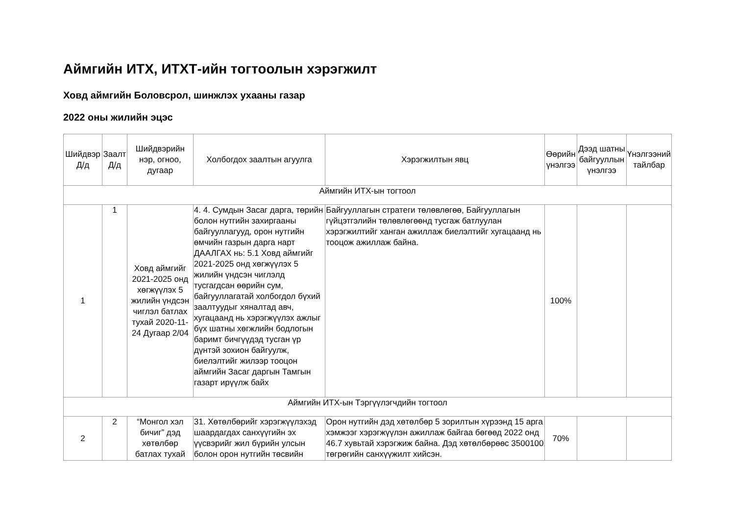Аймгийн ИТХ, ИТХТ-ийн тогтоолын хэрэгжилт
Ховд аймгийн Боловсрол, шинжлэх ухааны газар
2022 оны жилийн эцэс
| Шийдвэр Д/д | Заалт Д/д | Шийдвэрийн нэр, огноо, дугаар | Холбогдох заалтын агуулга | Хэрэгжилтын явц | Өөрийн үнэлгээ | Дээд шатны байгууллын үнэлгээ | Үнэлгээний тайлбар |
| --- | --- | --- | --- | --- | --- | --- | --- |
| Аймгийн ИТХ-ын тогтоол | | | | | | | |
| 1 | 1 | Ховд аймгийг 2021-2025 онд хөгжүүлэх 5 жилийн үндсэн чиглэл батлах тухай 2020-11-24 Дугаар 2/04 | 4. 4. Сумдын Засаг дарга, төрийн болон нутгийн захиргааны байгууллагууд, орон нутгийн өмчийн газрын дарга нарт ДААЛГАХ нь: 5.1 Ховд аймгийг 2021-2025 онд хөгжүүлэх 5 жилийн үндсэн чиглэлд тусгагдсан өөрийн сум, байгууллагатай холбогдол бүхий заалтуудыг хяналтад авч, хугацаанд нь хэрэгжүүлэх ажлыг бүх шатны хөгжлийн бодлогын баримт бичгүүдэд тусган үр дүнтэй зохион байгуулж, биелэлтийг жилээр тооцон аймгийн Засаг даргын Тамгын газарт ирүүлж байх | Байгууллагын стратеги төлөвлөгөө, Байгууллагын гүйцэтгэлийн төлөвлөгөөнд тусгаж батлуулан хэрэгжилтийг ханган ажиллаж биелэлтийг хугацаанд нь тооцож ажиллаж байна. | 100% | | |
| Аймгийн ИТХ-ын Тэргүүлэгчдийн тогтоол | | | | | | | |
| 2 | 2 | “Монгол хэл бичиг” дэд хөтөлбөр батлах тухай | 31. Хөтөлбөрийг хэрэгжүүлэхэд шаардагдах санхүүгийн эх үүсвэрийг жил бүрийн улсын болон орон нутгийн төсвийн | Орон нутгийн дэд хөтөлбөр 5 зорилтын хүрээнд 15 арга хэмжээг хэрэгжүүлэн ажиллаж байгаа бөгөөд 2022 онд 46.7 хувьтай хэрэгжиж байна. Дэд хөтөлбөрөөс 3500100 төгрөгийн санхүүжилт хийсэн. | 70% | | |